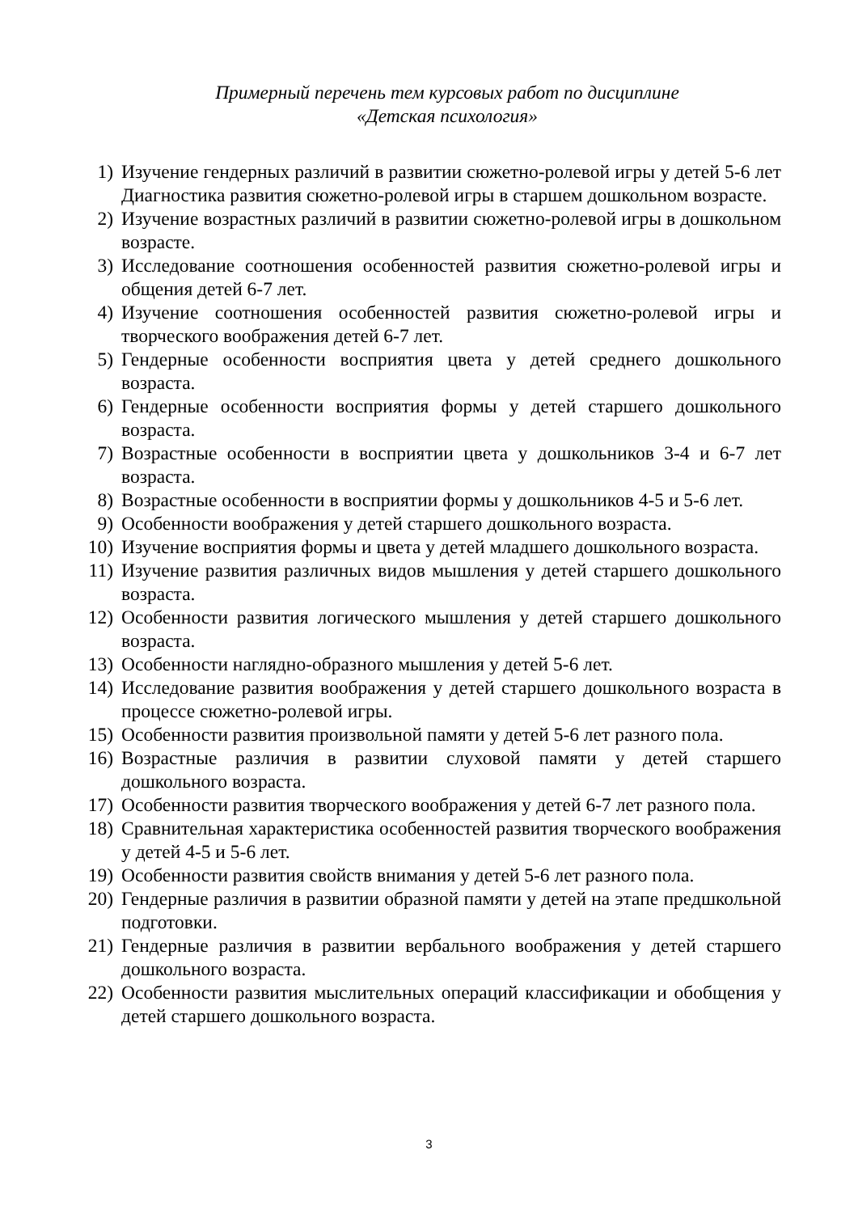Примерный перечень тем курсовых работ по дисциплине
«Детская психология»
1) Изучение гендерных различий в развитии сюжетно-ролевой игры у детей 5-6 лет Диагностика развития сюжетно-ролевой игры в старшем дошкольном возрасте.
2) Изучение возрастных различий в развитии сюжетно-ролевой игры в дошкольном возрасте.
3) Исследование соотношения особенностей развития сюжетно-ролевой игры и общения детей 6-7 лет.
4) Изучение соотношения особенностей развития сюжетно-ролевой игры и творческого воображения детей 6-7 лет.
5) Гендерные особенности восприятия цвета у детей среднего дошкольного возраста.
6) Гендерные особенности восприятия формы у детей старшего дошкольного возраста.
7) Возрастные особенности в восприятии цвета у дошкольников 3-4 и 6-7 лет возраста.
8) Возрастные особенности в восприятии формы у дошкольников 4-5 и 5-6 лет.
9) Особенности воображения у детей старшего дошкольного возраста.
10) Изучение восприятия формы и цвета у детей младшего дошкольного возраста.
11) Изучение развития различных видов мышления у детей старшего дошкольного возраста.
12) Особенности развития логического мышления у детей старшего дошкольного возраста.
13) Особенности наглядно-образного мышления у детей 5-6 лет.
14) Исследование развития воображения у детей старшего дошкольного возраста в процессе сюжетно-ролевой игры.
15) Особенности развития произвольной памяти у детей 5-6 лет разного пола.
16) Возрастные различия в развитии слуховой памяти у детей старшего дошкольного возраста.
17) Особенности развития творческого воображения у детей 6-7 лет разного пола.
18) Сравнительная характеристика особенностей развития творческого воображения у детей 4-5 и 5-6 лет.
19) Особенности развития свойств внимания у детей 5-6 лет разного пола.
20) Гендерные различия в развитии образной памяти у детей на этапе предшкольной подготовки.
21) Гендерные различия в развитии вербального воображения у детей старшего дошкольного возраста.
22) Особенности развития мыслительных операций классификации и обобщения у детей старшего дошкольного возраста.
3